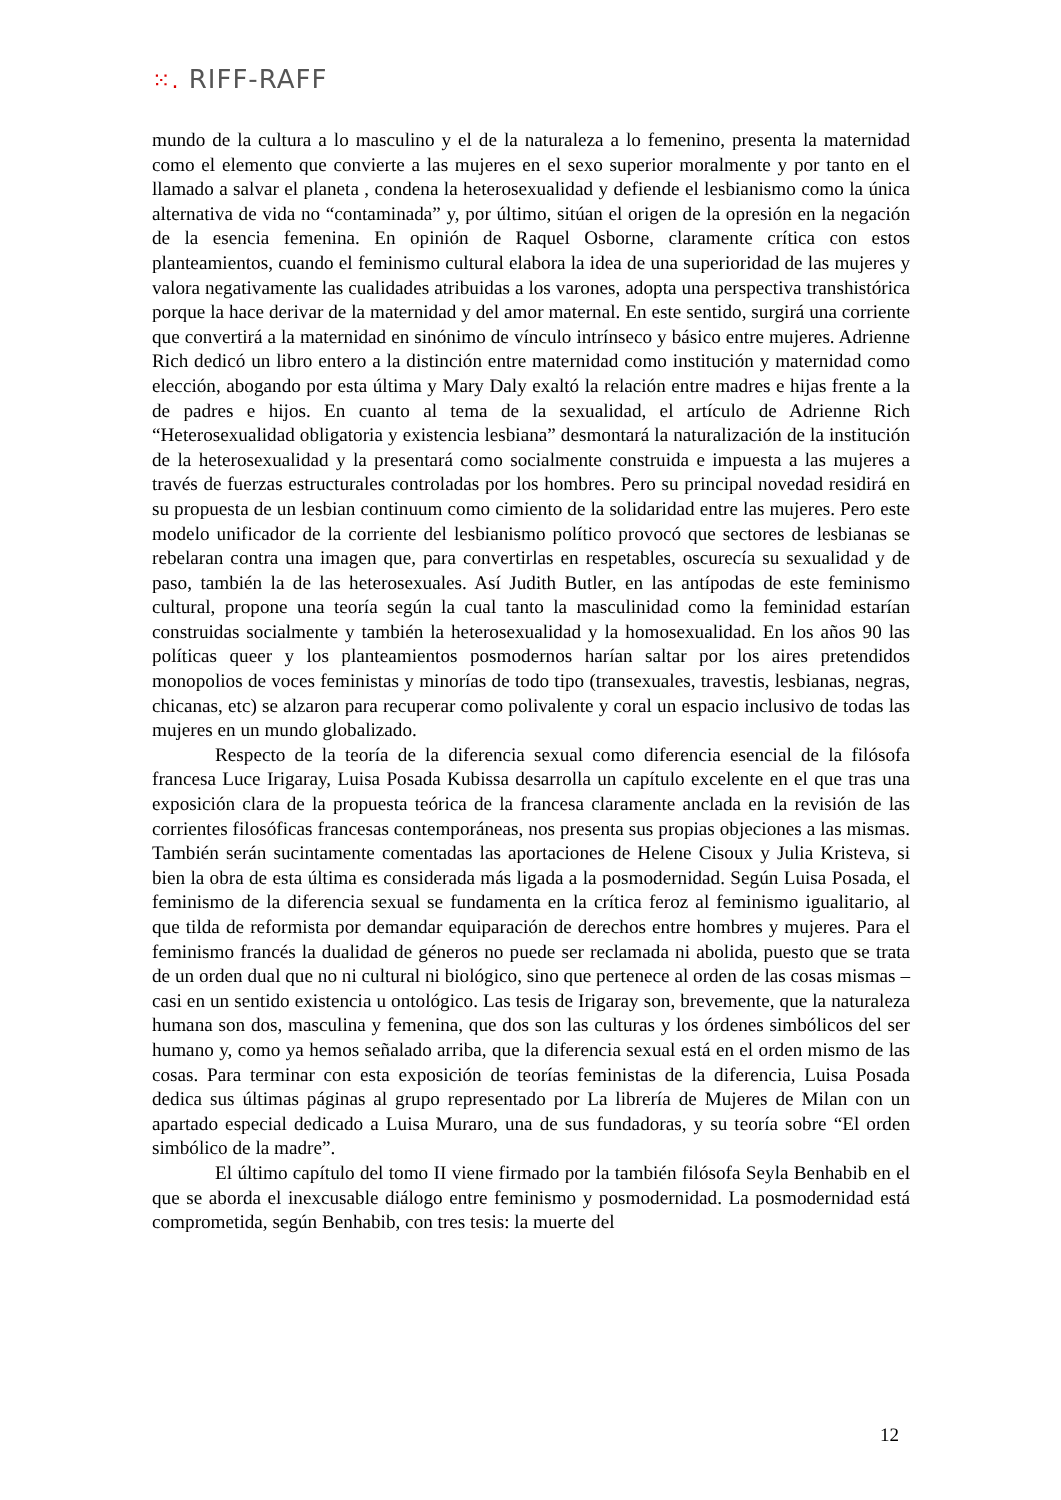⁙. RIFF-RAFF
mundo de la cultura a lo masculino y el de la naturaleza a lo femenino, presenta la maternidad como el elemento que convierte a las mujeres en el sexo superior moralmente y por tanto en el llamado a salvar el planeta , condena la heterosexualidad y defiende el lesbianismo como la única alternativa de vida no “contaminada” y, por último, sitúan el origen de la opresión en la negación de la esencia femenina. En opinión de Raquel Osborne, claramente crítica con estos planteamientos, cuando el feminismo cultural elabora la idea de una superioridad de las mujeres y valora negativamente las cualidades atribuidas a los varones, adopta una perspectiva transhistórica porque la hace derivar de la maternidad y del amor maternal. En este sentido, surgirá una corriente que convertirá a la maternidad en sinónimo de vínculo intrínseco y básico entre mujeres. Adrienne Rich dedicó un libro entero a la distinción entre maternidad como institución y maternidad como elección, abogando por esta última y Mary Daly exaltó la relación entre madres e hijas frente a la de padres e hijos. En cuanto al tema de la sexualidad, el artículo de Adrienne Rich “Heterosexualidad obligatoria y existencia lesbiana” desmontará la naturalización de la institución de la heterosexualidad y la presentará como socialmente construida e impuesta a las mujeres a través de fuerzas estructurales controladas por los hombres. Pero su principal novedad residirá en su propuesta de un lesbian continuum como cimiento de la solidaridad entre las mujeres. Pero este modelo unificador de la corriente del lesbianismo político provocó que sectores de lesbianas se rebelaran contra una imagen que, para convertirlas en respetables, oscurecía su sexualidad y de paso, también la de las heterosexuales. Así Judith Butler, en las antípodas de este feminismo cultural, propone una teoría según la cual tanto la masculinidad como la feminidad estarían construidas socialmente y también la heterosexualidad y la homosexualidad. En los años 90 las políticas queer y los planteamientos posmodernos harían saltar por los aires pretendidos monopolios de voces feministas y minorías de todo tipo (transexuales, travestis, lesbianas, negras, chicanas, etc) se alzaron para recuperar como polivalente y coral un espacio inclusivo de todas las mujeres en un mundo globalizado.
Respecto de la teoría de la diferencia sexual como diferencia esencial de la filósofa francesa Luce Irigaray, Luisa Posada Kubissa desarrolla un capítulo excelente en el que tras una exposición clara de la propuesta teórica de la francesa claramente anclada en la revisión de las corrientes filosóficas francesas contemporáneas, nos presenta sus propias objeciones a las mismas. También serán sucintamente comentadas las aportaciones de Helene Cisoux y Julia Kristeva, si bien la obra de esta última es considerada más ligada a la posmodernidad. Según Luisa Posada, el feminismo de la diferencia sexual se fundamenta en la crítica feroz al feminismo igualitario, al que tilda de reformista por demandar equiparación de derechos entre hombres y mujeres. Para el feminismo francés la dualidad de géneros no puede ser reclamada ni abolida, puesto que se trata de un orden dual que no ni cultural ni biológico, sino que pertenece al orden de las cosas mismas –casi en un sentido existencia u ontológico. Las tesis de Irigaray son, brevemente, que la naturaleza humana son dos, masculina y femenina, que dos son las culturas y los órdenes simbólicos del ser humano y, como ya hemos señalado arriba, que la diferencia sexual está en el orden mismo de las cosas. Para terminar con esta exposición de teorías feministas de la diferencia, Luisa Posada dedica sus últimas páginas al grupo representado por La librería de Mujeres de Milan con un apartado especial dedicado a Luisa Muraro, una de sus fundadoras, y su teoría sobre “El orden simbólico de la madre”.
El último capítulo del tomo II viene firmado por la también filósofa Seyla Benhabib en el que se aborda el inexcusable diálogo entre feminismo y posmodernidad. La posmodernidad está comprometida, según Benhabib, con tres tesis: la muerte del
12